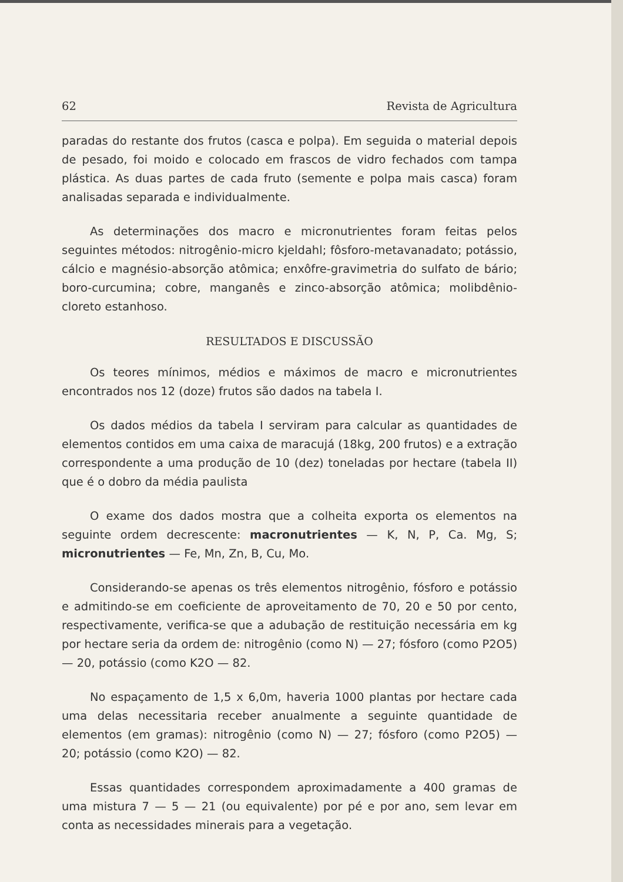62 Revista de Agricultura
paradas do restante dos frutos (casca e polpa). Em seguida o material depois de pesado, foi moido e colocado em frascos de vidro fechados com tampa plástica. As duas partes de cada fruto (semente e polpa mais casca) foram analisadas separada e individualmente.
As determinações dos macro e micronutrientes foram feitas pelos seguintes métodos: nitrogênio-micro kjeldahl; fôsforo-metavanadato; potássio, cálcio e magnésio-absorção atômica; enxôfre-gravimetria do sulfato de bário; boro-curcumina; cobre, manganês e zinco-absorção atômica; molibdênio-cloreto estanhoso.
RESULTADOS E DISCUSSÃO
Os teores mínimos, médios e máximos de macro e micronutrientes encontrados nos 12 (doze) frutos são dados na tabela I.
Os dados médios da tabela I serviram para calcular as quantidades de elementos contidos em uma caixa de maracujá (18kg, 200 frutos) e a extração correspondente a uma produção de 10 (dez) toneladas por hectare (tabela II) que é o dobro da média paulista
O exame dos dados mostra que a colheita exporta os elementos na seguinte ordem decrescente: macronutrientes — K, N, P, Ca. Mg, S; micronutrientes — Fe, Mn, Zn, B, Cu, Mo.
Considerando-se apenas os três elementos nitrogênio, fósforo e potássio e admitindo-se em coeficiente de aproveitamento de 70, 20 e 50 por cento, respectivamente, verifica-se que a adubação de restituição necessária em kg por hectare seria da ordem de: nitrogênio (como N) — 27; fósforo (como P2O5) — 20, potássio (como K2O — 82.
No espaçamento de 1,5 x 6,0m, haveria 1000 plantas por hectare cada uma delas necessitaria receber anualmente a seguinte quantidade de elementos (em gramas): nitrogênio (como N) — 27; fósforo (como P2O5) — 20; potássio (como K2O) — 82.
Essas quantidades correspondem aproximadamente a 400 gramas de uma mistura 7 — 5 — 21 (ou equivalente) por pé e por ano, sem levar em conta as necessidades minerais para a vegetação.